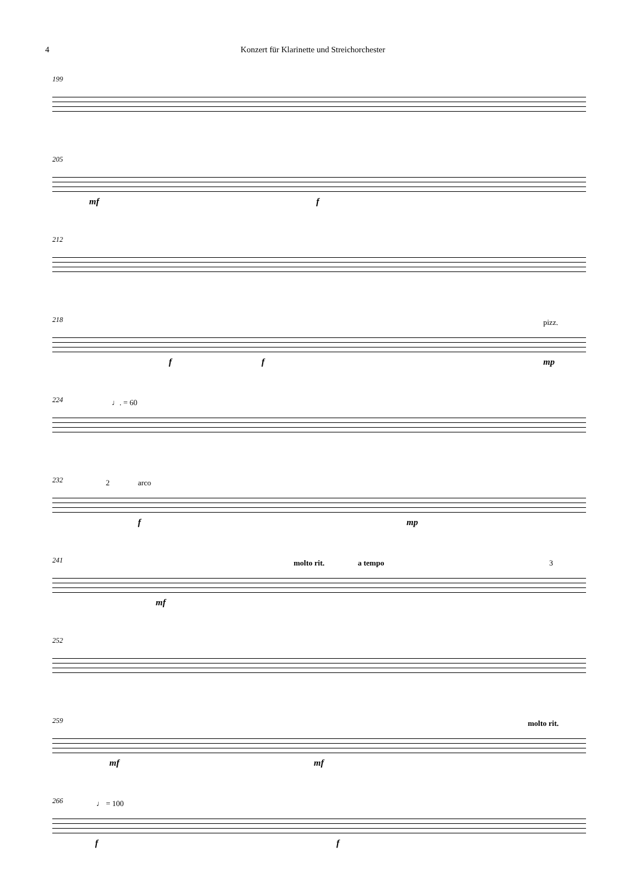4 Konzert für Klarinette und Streichorchester
199
205
mf f
212
218
f f
pizz.
mp
224 ♩. = 60
232 2 arco
f mp
241 molto rit. a tempo 3
mf
252
259 molto rit.
mf mf
266 ♩ = 100
f f